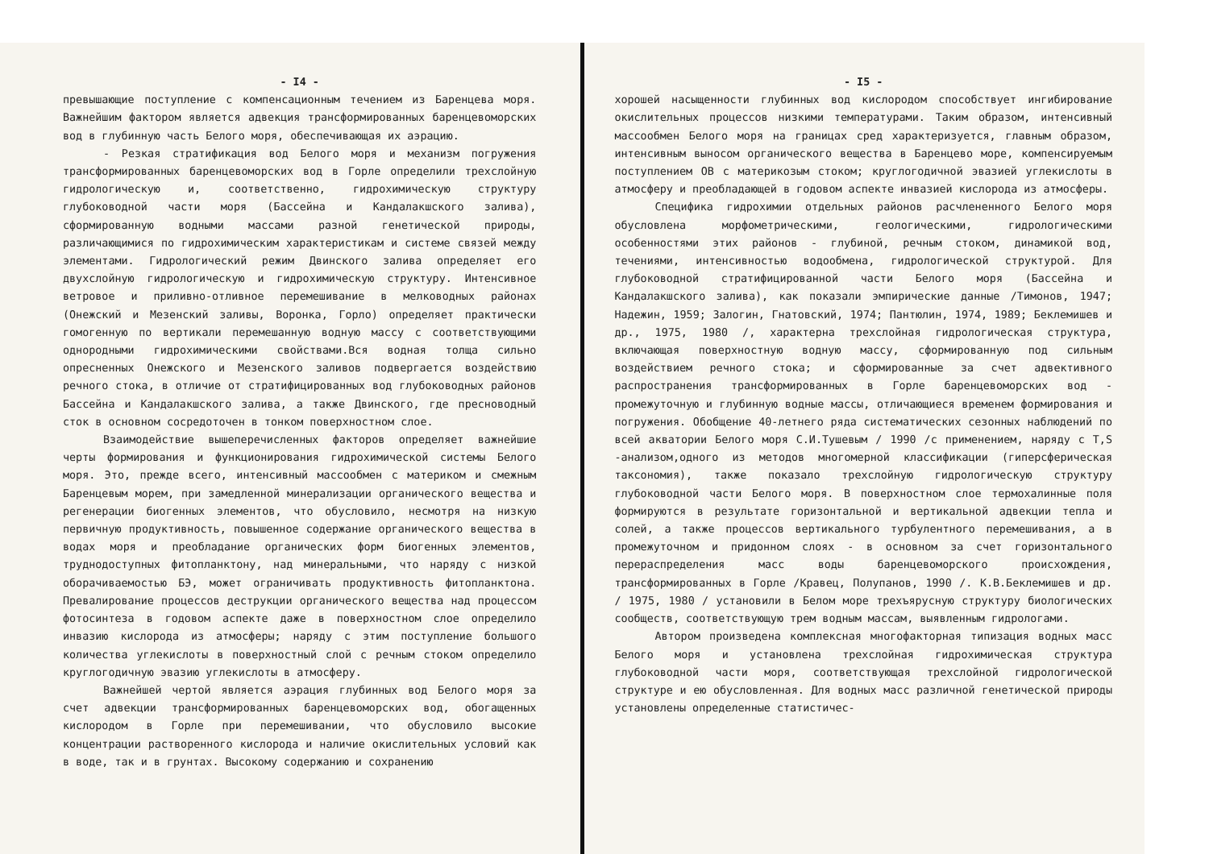- I4 -
превышающие поступление с компенсационным течением из Баренцева моря. Важнейшим фактором является адвекция трансформированных баренцевоморских вод в глубинную часть Белого моря, обеспечивающая их аэрацию.
- Резкая стратификация вод Белого моря и механизм погружения трансформированных баренцевоморских вод в Горле определили трехслойную гидрологическую и, соответственно, гидрохимическую структуру глубоководной части моря (Бассейна и Кандалакшского залива), сформированную водными массами разной генетической природы, различающимися по гидрохимическим характеристикам и системе связей между элементами. Гидрологический режим Двинского залива определяет его двухслойную гидрологическую и гидрохимическую структуру. Интенсивное ветровое и приливно-отливное перемешивание в мелководных районах (Онежский и Мезенский заливы, Воронка, Горло) определяет практически гомогенную по вертикали перемешанную водную массу с соответствующими однородными гидрохимическими свойствами.Вся водная толща сильно опресненных Онежского и Мезенского заливов подвергается воздействию речного стока, в отличие от стратифицированных вод глубоководных районов Бассейна и Кандалакшского залива, а также Двинского, где пресноводный сток в основном сосредоточен в тонком поверхностном слое.
Взаимодействие вышеперечисленных факторов определяет важнейшие черты формирования и функционирования гидрохимической системы Белого моря. Это, прежде всего, интенсивный массообмен с материком и смежным Баренцевым морем, при замедленной минерализации органического вещества и регенерации биогенных элементов, что обусловило, несмотря на низкую первичную продуктивность, повышенное содержание органического вещества в водах моря и преобладание органических форм биогенных элементов, труднодоступных фитопланктону, над минеральными, что наряду с низкой оборачиваемостью БЭ, может ограничивать продуктивность фитопланктона. Превалирование процессов деструкции органического вещества над процессом фотосинтеза в годовом аспекте даже в поверхностном слое определило инвазию кислорода из атмосферы; наряду с этим поступление большого количества углекислоты в поверхностный слой с речным стоком определило круглогодичную эвазию углекислоты в атмосферу.
Важнейшей чертой является аэрация глубинных вод Белого моря за счет адвекции трансформированных баренцевоморских вод, обогащенных кислородом в Горле при перемешивании, что обусловило высокие концентрации растворенного кислорода и наличие окислительных условий как в воде, так и в грунтах. Высокому содержанию и сохранению
- I5 -
хорошей насыщенности глубинных вод кислородом способствует ингибирование окислительных процессов низкими температурами. Таким образом, интенсивный массообмен Белого моря на границах сред характеризуется, главным образом, интенсивным выносом органического вещества в Баренцево море, компенсируемым поступлением ОВ с материкозым стоком; круглогодичной эвазией углекислоты в атмосферу и преобладающей в годовом аспекте инвазией кислорода из атмосферы.
Специфика гидрохимии отдельных районов расчлененного Белого моря обусловлена морфометрическими, геологическими, гидрологическими особенностями этих районов - глубиной, речным стоком, динамикой вод, течениями, интенсивностью водообмена, гидрологической структурой. Для глубоководной стратифицированной части Белого моря (Бассейна и Кандалакшского залива), как показали эмпирические данные /Тимонов, 1947; Надежин, 1959; Залогин, Гнатовский, 1974; Пантюлин, 1974, 1989; Беклемишев и др., 1975, 1980 /, характерна трехслойная гидрологическая структура, включающая поверхностную водную массу, сформированную под сильным воздействием речного стока; и сформированные за счет адвективного распространения трансформированных в Горле баренцевоморских вод - промежуточную и глубинную водные массы, отличающиеся временем формирования и погружения. Обобщение 40-летнего ряда систематических сезонных наблюдений по всей акватории Белого моря С.И.Тушевым / 1990 /с применением, наряду с T,S -анализом,одного из методов многомерной классификации (гиперсферическая таксономия), также показало трехслойную гидрологическую структуру глубоководной части Белого моря. В поверхностном слое термохалинные поля формируются в результате горизонтальной и вертикальной адвекции тепла и солей, а также процессов вертикального турбулентного перемешивания, а в промежуточном и придонном слоях - в основном за счет горизонтального перераспределения масс воды баренцевоморского происхождения, трансформированных в Горле /Кравец, Полупанов, 1990 /. К.В.Беклемишев и др. / 1975, 1980 / установили в Белом море трехъярусную структуру биологических сообществ, соответствующую трем водным массам, выявленным гидрологами.
Автором произведена комплексная многофакторная типизация водных масс Белого моря и установлена трехслойная гидрохимическая структура глубоководной части моря, соответствующая трехслойной гидрологической структуре и ею обусловленная. Для водных масс различной генетической природы установлены определенные статистичес-